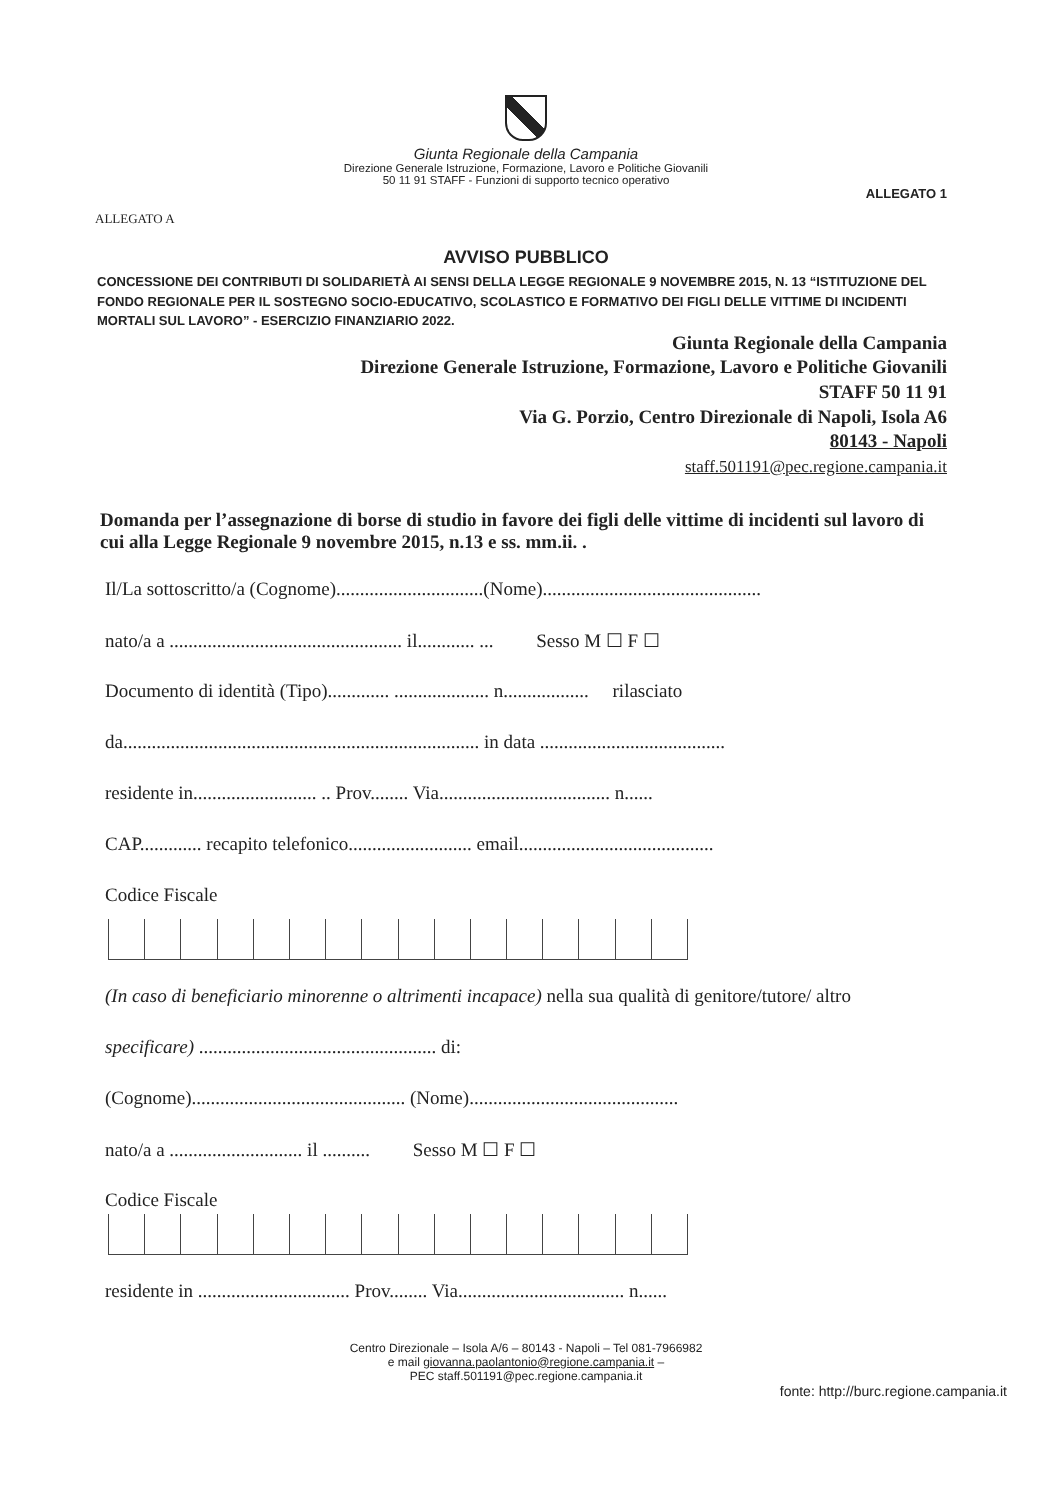Giunta Regionale della Campania
Direzione Generale Istruzione, Formazione, Lavoro e Politiche Giovanili
50 11 91 STAFF - Funzioni di supporto tecnico operativo
ALLEGATO 1
ALLEGATO A
AVVISO PUBBLICO
CONCESSIONE DEI CONTRIBUTI DI SOLIDARIETÀ AI SENSI DELLA LEGGE REGIONALE 9 NOVEMBRE 2015, N. 13 “ISTITUZIONE DEL FONDO REGIONALE PER IL SOSTEGNO SOCIO-EDUCATIVO, SCOLASTICO E FORMATIVO DEI FIGLI DELLE VITTIME DI INCIDENTI MORTALI SUL LAVORO” - ESERCIZIO FINANZIARIO 2022.
Giunta Regionale della Campania
Direzione Generale Istruzione, Formazione, Lavoro e Politiche Giovanili
STAFF 50 11 91
Via G. Porzio, Centro Direzionale di Napoli, Isola A6
80143 - Napoli
staff.501191@pec.regione.campania.it
Domanda per l’assegnazione di borse di studio in favore dei figli delle vittime di incidenti sul lavoro di cui alla Legge Regionale 9 novembre 2015, n.13 e ss. mm.ii. .
Il/La sottoscritto/a (Cognome)...............................(Nome)..............................................
nato/a a ................................................. il............ ... Sesso M ☐ F ☐
Documento di identità (Tipo)............. .................... n.................. rilasciato
da........................................................................... in data .......................................
residente in.......................... .. Prov........ Via.................................... n......
CAP............. recapito telefonico.......................... email.........................................
Codice Fiscale
(In caso di beneficiario minorenne o altrimenti incapace) nella sua qualità di genitore/tutore/ altro
specificare) .................................................. di:
(Cognome)............................................. (Nome)............................................
nato/a a ............................ il .......... Sesso M ☐ F ☐
Codice Fiscale
residente in ................................ Prov........ Via................................... n......
Centro Direzionale – Isola A/6 – 80143 - Napoli – Tel 081-7966982
e mail giovanna.paolantonio@regione.campania.it –
PEC staff.501191@pec.regione.campania.it
fonte: http://burc.regione.campania.it